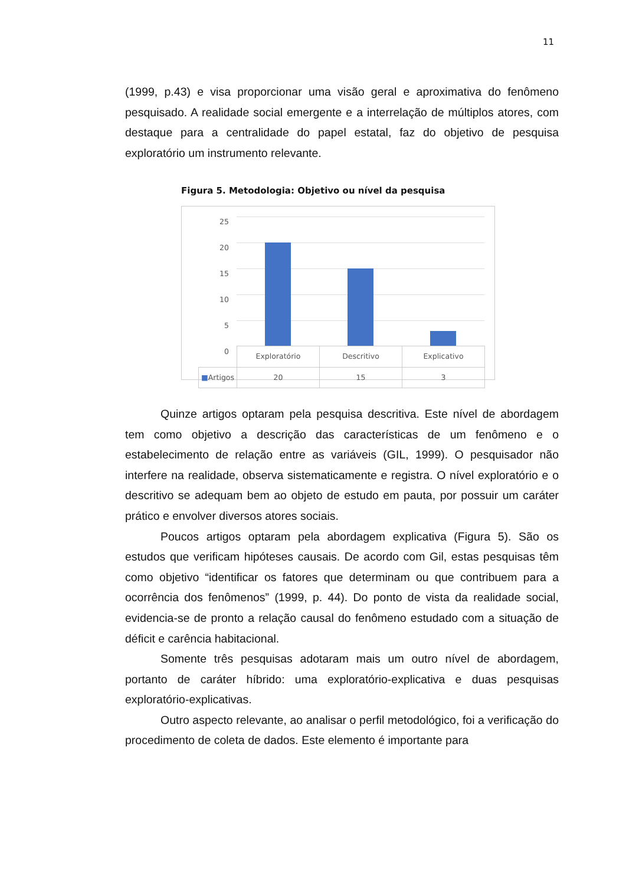11
(1999, p.43) e visa proporcionar uma visão geral e aproximativa do fenômeno pesquisado. A realidade social emergente e a interrelação de múltiplos atores, com destaque para a centralidade do papel estatal, faz do objetivo de pesquisa exploratório um instrumento relevante.
Figura 5. Metodologia: Objetivo ou nível da pesquisa
25
20
15
10
5
0
| | Exploratório | Descritivo | Explicativo |
| ■ Artigos | 20 | 15 | 3 |
Quinze artigos optaram pela pesquisa descritiva. Este nível de abordagem tem como objetivo a descrição das características de um fenômeno e o estabelecimento de relação entre as variáveis (GIL, 1999). O pesquisador não interfere na realidade, observa sistematicamente e registra. O nível exploratório e o descritivo se adequam bem ao objeto de estudo em pauta, por possuir um caráter prático e envolver diversos atores sociais.
Poucos artigos optaram pela abordagem explicativa (Figura 5). São os estudos que verificam hipóteses causais. De acordo com Gil, estas pesquisas têm como objetivo “identificar os fatores que determinam ou que contribuem para a ocorrência dos fenômenos” (1999, p. 44). Do ponto de vista da realidade social, evidencia-se de pronto a relação causal do fenômeno estudado com a situação de déficit e carência habitacional.
Somente três pesquisas adotaram mais um outro nível de abordagem, portanto de caráter híbrido: uma exploratório-explicativa e duas pesquisas exploratório-explicativas.
Outro aspecto relevante, ao analisar o perfil metodológico, foi a verificação do procedimento de coleta de dados. Este elemento é importante para